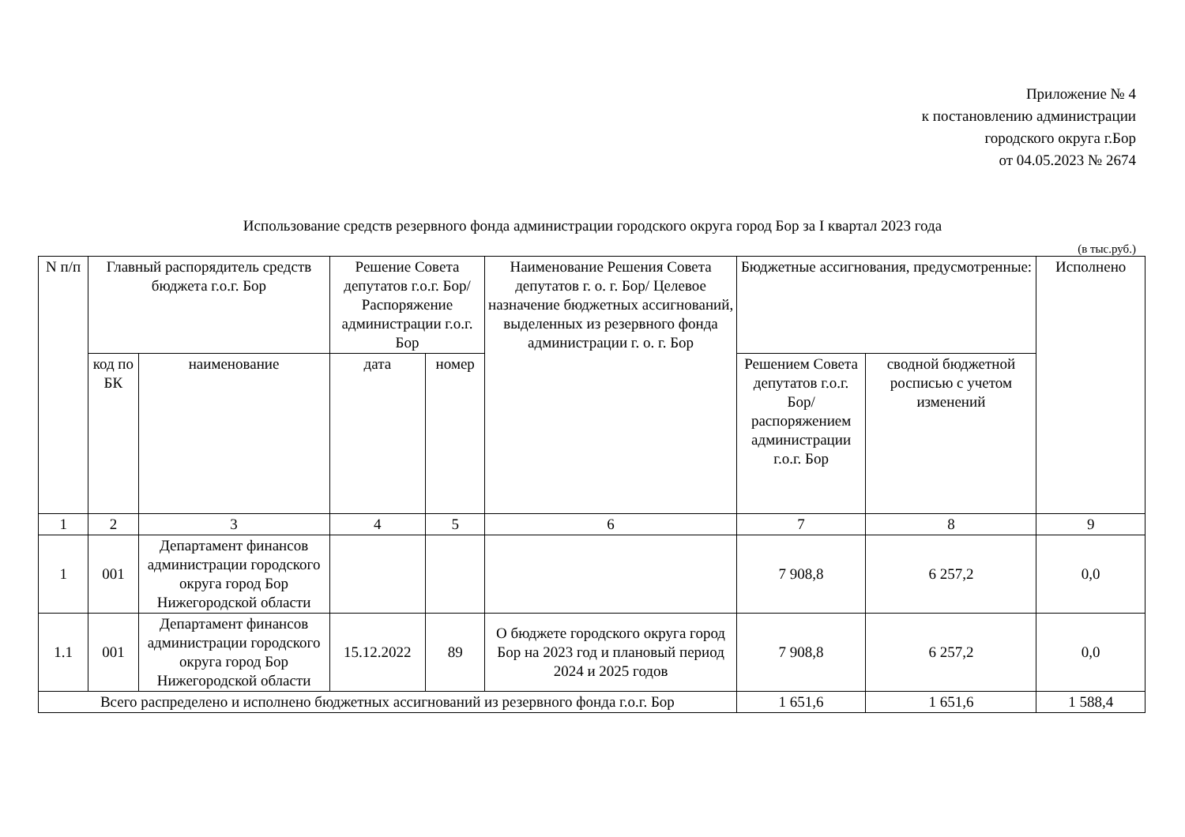Приложение № 4
к постановлению администрации
городского округа г.Бор
от 04.05.2023 № 2674
Использование средств резервного фонда администрации городского округа город Бор за I квартал 2023 года
(в тыс.руб.)
| N п/п | Главный распорядитель средств бюджета г.о.г. Бор | | Решение Совета депутатов г.о.г. Бор/ Распоряжение администрации г.о.г. Бор | | Наименование Решения Совета депутатов г. о. г. Бор/ Целевое назначение бюджетных ассигнований, выделенных из резервного фонда администрации г. о. г. Бор | Бюджетные ассигнования, предусмотренные: | | Исполнено |
| --- | --- | --- | --- | --- | --- | --- | --- | --- |
| | код по БК | наименование | дата | номер | | Решением Совета депутатов г.о.г. Бор/ распоряжением администрации г.о.г. Бор | сводной бюджетной росписью с учетом изменений | |
| 1 | 2 | 3 | 4 | 5 | 6 | 7 | 8 | 9 |
| 1 | 001 | Департамент финансов администрации городского округа город Бор Нижегородской области | | | | 7 908,8 | 6 257,2 | 0,0 |
| 1.1 | 001 | Департамент финансов администрации городского округа город Бор Нижегородской области | 15.12.2022 | 89 | О бюджете городского округа город Бор на 2023 год и плановый период 2024 и 2025 годов | 7 908,8 | 6 257,2 | 0,0 |
| Всего распределено и исполнено бюджетных ассигнований из резервного фонда г.о.г. Бор | | | | | | 1 651,6 | 1 651,6 | 1 588,4 |